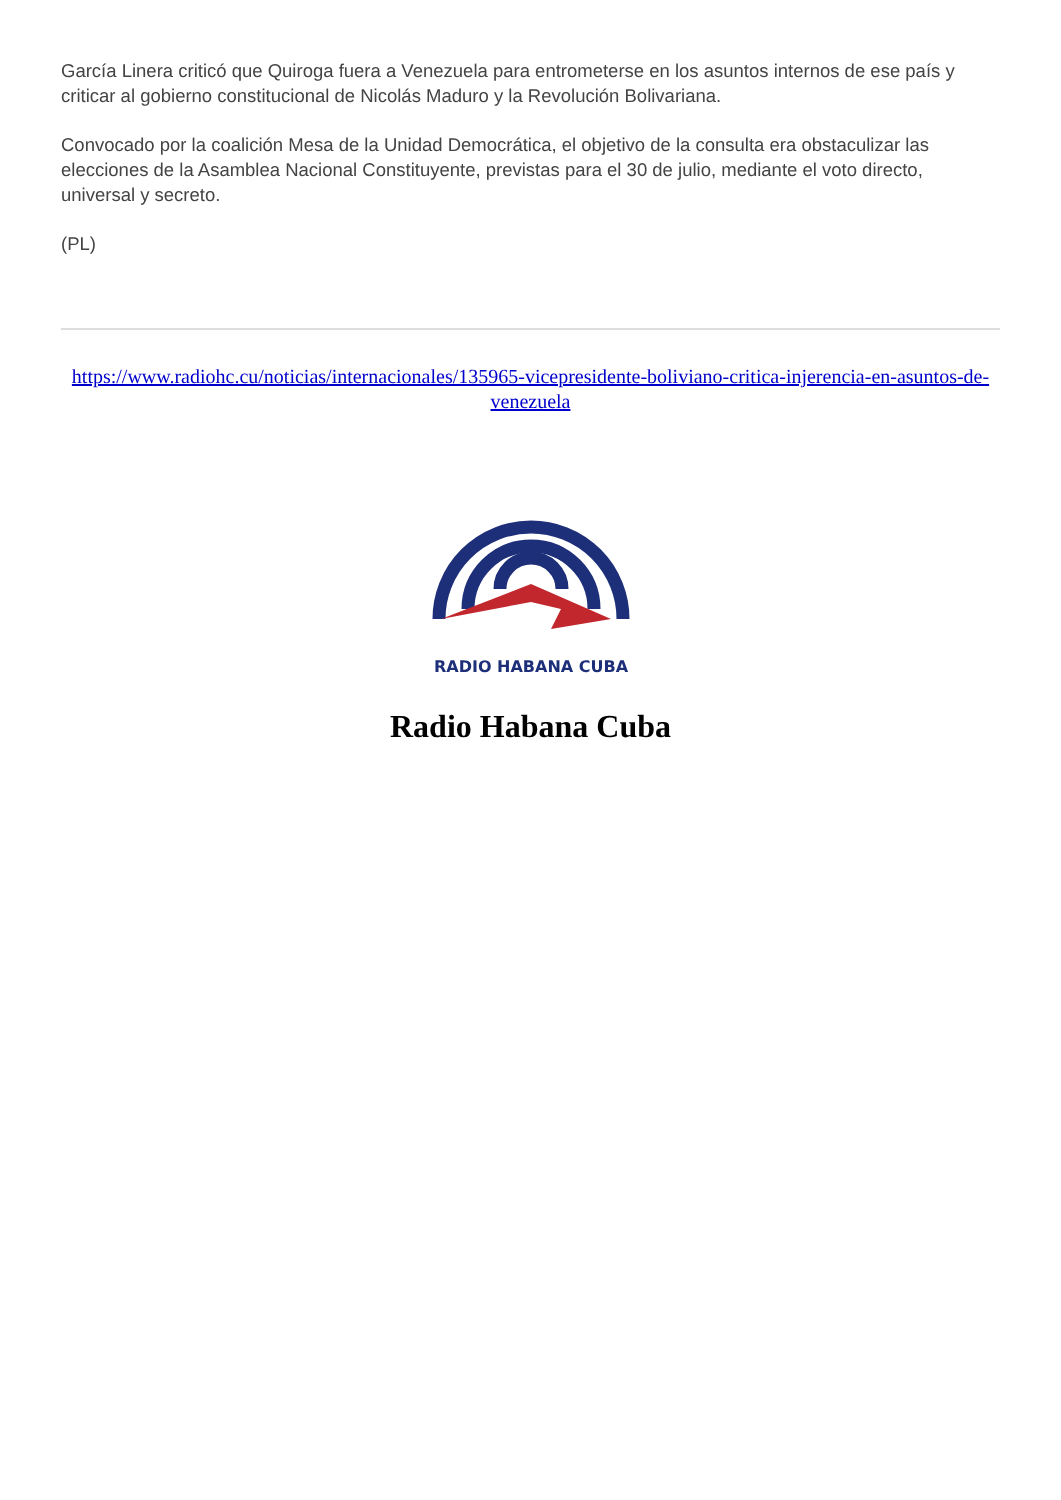García Linera criticó que Quiroga fuera a Venezuela para entrometerse en los asuntos internos de ese país y criticar al gobierno constitucional de Nicolás Maduro y la Revolución Bolivariana.
Convocado por la coalición Mesa de la Unidad Democrática, el objetivo de la consulta era obstaculizar las elecciones de la Asamblea Nacional Constituyente, previstas para el 30 de julio, mediante el voto directo, universal y secreto.
(PL)
https://www.radiohc.cu/noticias/internacionales/135965-vicepresidente-boliviano-critica-injerencia-en-asuntos-de-venezuela
RADIO HABANA CUBA
Radio Habana Cuba